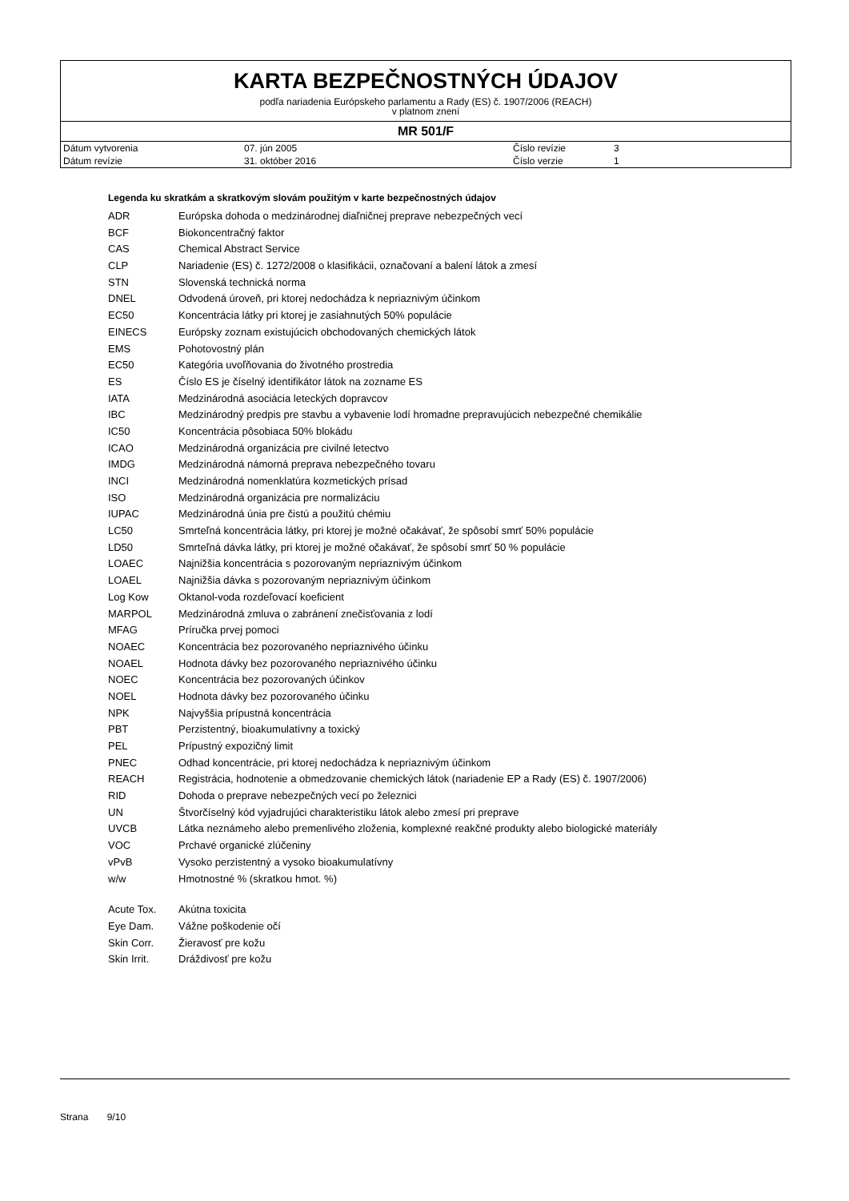KARTA BEZPEČNOSTNÝCH ÚDAJOV
podľa nariadenia Európskeho parlamentu a Rady (ES) č. 1907/2006 (REACH)
v platnom znení
MR 501/F
| Dátum vytvorenia | 07. jún 2005 | Číslo revízie | 3 |
| Dátum revízie | 31. október 2016 | Číslo verzie | 1 |
Legenda ku skratkám a skratkovým slovám použitým v karte bezpečnostných údajov
| ADR | Európska dohoda o medzinárodnej diaľničnej preprave nebezpečných vecí |
| BCF | Biokoncentračný faktor |
| CAS | Chemical Abstract Service |
| CLP | Nariadenie (ES) č. 1272/2008 o klasifikácii, označovaní a balení látok a zmesí |
| STN | Slovenská technická norma |
| DNEL | Odvodená úroveň, pri ktorej nedochádza k nepriaznivým účinkom |
| EC50 | Koncentrácia látky pri ktorej je zasiahnutých 50% populácie |
| EINECS | Európsky zoznam existujúcich obchodovaných chemických látok |
| EMS | Pohotovostný plán |
| EC50 | Kategória uvoľňovania do životného prostredia |
| ES | Číslo ES je číselný identifikátor látok na zozname ES |
| IATA | Medzinárodná asociácia leteckých dopravcov |
| IBC | Medzinárodný predpis pre stavbu a vybavenie lodí hromadne prepravujúcich nebezpečné chemikálie |
| IC50 | Koncentrácia pôsobiaca 50% blokádu |
| ICAO | Medzinárodná organizácia pre civilné letectvo |
| IMDG | Medzinárodná námorná preprava nebezpečného tovaru |
| INCI | Medzinárodná nomenklatúra kozmetických prísad |
| ISO | Medzinárodná organizácia pre normalizáciu |
| IUPAC | Medzinárodná únia pre čistú a použitú chémiu |
| LC50 | Smrteľná koncentrácia látky, pri ktorej je možné očakávať, že spôsobí smrť 50% populácie |
| LD50 | Smrteľná dávka látky, pri ktorej je možné očakávať, že spôsobí smrť 50 % populácie |
| LOAEC | Najnižšia koncentrácia s pozorovaným nepriaznivým účinkom |
| LOAEL | Najnižšia dávka s pozorovaným nepriaznivým účinkom |
| Log Kow | Oktanol-voda rozdeľovací koeficient |
| MARPOL | Medzinárodná zmluva o zabránení znečisťovania z lodí |
| MFAG | Príručka prvej pomoci |
| NOAEC | Koncentrácia bez pozorovaného nepriaznivého účinku |
| NOAEL | Hodnota dávky bez pozorovaného nepriaznivého účinku |
| NOEC | Koncentrácia bez pozorovaných účinkov |
| NOEL | Hodnota dávky bez pozorovaného účinku |
| NPK | Najvyššia prípustná koncentrácia |
| PBT | Perzistentný, bioakumulatívny a toxický |
| PEL | Prípustný expozičný limit |
| PNEC | Odhad koncentrácie, pri ktorej nedochádza k nepriaznivým účinkom |
| REACH | Registrácia, hodnotenie a obmedzovanie chemických látok (nariadenie EP a Rady (ES) č. 1907/2006) |
| RID | Dohoda o preprave nebezpečných vecí po železnici |
| UN | Štvorčíselný kód vyjadrujúci charakteristiku látok alebo zmesí pri preprave |
| UVCB | Látka neznámeho alebo premenlivého zloženia, komplexné reakčné produkty alebo biologické materiály |
| VOC | Prchavé organické zlúčeniny |
| vPvB | Vysoko perzistentný a vysoko bioakumulatívny |
| w/w | Hmotnostné % (skratkou hmot. %) |
| Acute Tox. | Akútna toxicita |
| Eye Dam. | Vážne poškodenie očí |
| Skin Corr. | Žieravosť pre kožu |
| Skin Irrit. | Dráždivosť pre kožu |
Strana 9/10